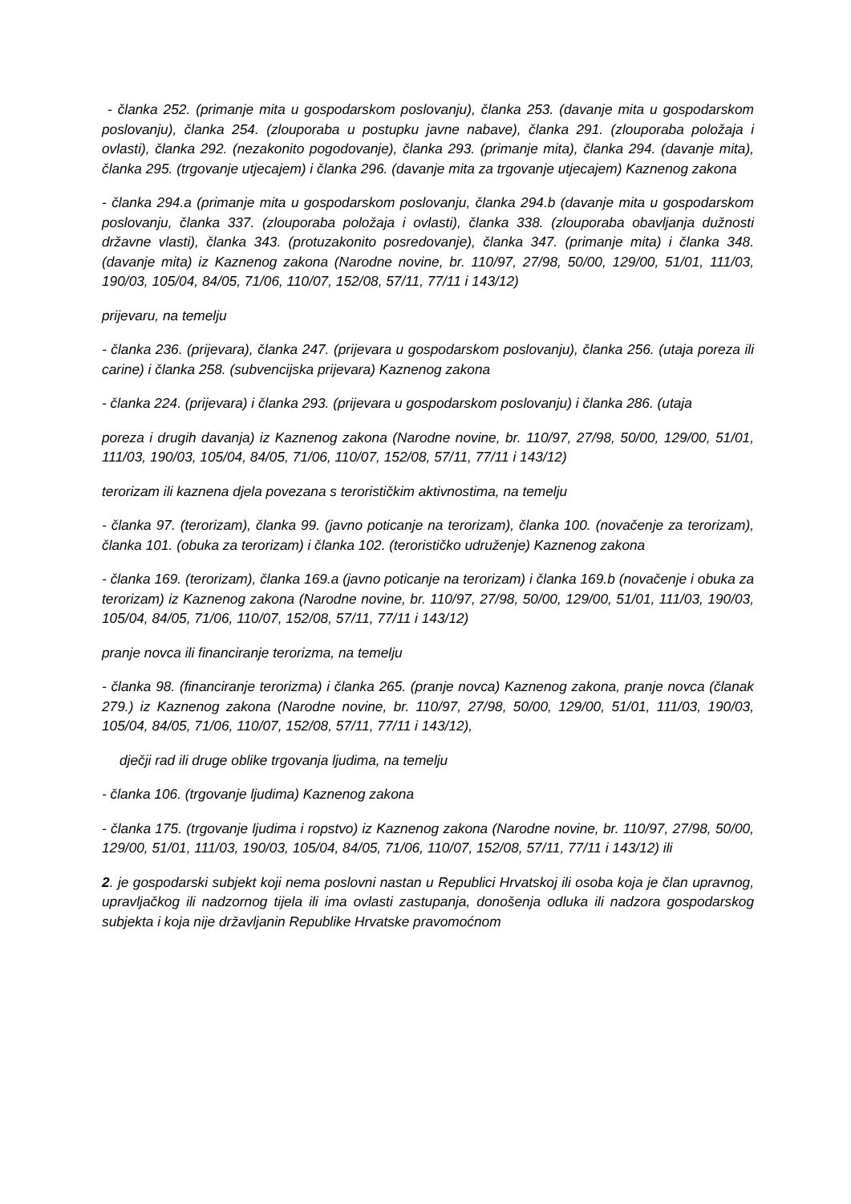- članka 252. (primanje mita u gospodarskom poslovanju), članka 253. (davanje mita u gospodarskom poslovanju), članka 254. (zlouporaba u postupku javne nabave), članka 291. (zlouporaba položaja i ovlasti), članka 292. (nezakonito pogodovanje), članka 293. (primanje mita), članka 294. (davanje mita), članka 295. (trgovanje utjecajem) i članka 296. (davanje mita za trgovanje utjecajem) Kaznenog zakona
- članka 294.a (primanje mita u gospodarskom poslovanju, članka 294.b (davanje mita u gospodarskom poslovanju, članka 337. (zlouporaba položaja i ovlasti), članka 338. (zlouporaba obavljanja dužnosti državne vlasti), članka 343. (protuzakonito posredovanje), članka 347. (primanje mita) i članka 348. (davanje mita) iz Kaznenog zakona (Narodne novine, br. 110/97, 27/98, 50/00, 129/00, 51/01, 111/03, 190/03, 105/04, 84/05, 71/06, 110/07, 152/08, 57/11, 77/11 i 143/12)
prijevaru, na temelju
- članka 236. (prijevara), članka 247. (prijevara u gospodarskom poslovanju), članka 256. (utaja poreza ili carine) i članka 258. (subvencijska prijevara) Kaznenog zakona
- članka 224. (prijevara) i članka 293. (prijevara u gospodarskom poslovanju) i članka 286. (utaja
poreza i drugih davanja) iz Kaznenog zakona (Narodne novine, br. 110/97, 27/98, 50/00, 129/00, 51/01, 111/03, 190/03, 105/04, 84/05, 71/06, 110/07, 152/08, 57/11, 77/11 i 143/12)
terorizam ili kaznena djela povezana s terorističkim aktivnostima, na temelju
- članka 97. (terorizam), članka 99. (javno poticanje na terorizam), članka 100. (novačenje za terorizam), članka 101. (obuka za terorizam) i članka 102. (terorističko udruženje) Kaznenog zakona
- članka 169. (terorizam), članka 169.a (javno poticanje na terorizam) i članka 169.b (novačenje i obuka za terorizam) iz Kaznenog zakona (Narodne novine, br. 110/97, 27/98, 50/00, 129/00, 51/01, 111/03, 190/03, 105/04, 84/05, 71/06, 110/07, 152/08, 57/11, 77/11 i 143/12)
pranje novca ili financiranje terorizma, na temelju
- članka 98. (financiranje terorizma) i članka 265. (pranje novca) Kaznenog zakona, pranje novca (članak 279.) iz Kaznenog zakona (Narodne novine, br. 110/97, 27/98, 50/00, 129/00, 51/01, 111/03, 190/03, 105/04, 84/05, 71/06, 110/07, 152/08, 57/11, 77/11 i 143/12),
dječji rad ili druge oblike trgovanja ljudima, na temelju
- članka 106. (trgovanje ljudima) Kaznenog zakona
- članka 175. (trgovanje ljudima i ropstvo) iz Kaznenog zakona (Narodne novine, br. 110/97, 27/98, 50/00, 129/00, 51/01, 111/03, 190/03, 105/04, 84/05, 71/06, 110/07, 152/08, 57/11, 77/11 i 143/12) ili
2. je gospodarski subjekt koji nema poslovni nastan u Republici Hrvatskoj ili osoba koja je član upravnog, upravljačkog ili nadzornog tijela ili ima ovlasti zastupanja, donošenja odluka ili nadzora gospodarskog subjekta i koja nije državljanin Republike Hrvatske pravomoćnom